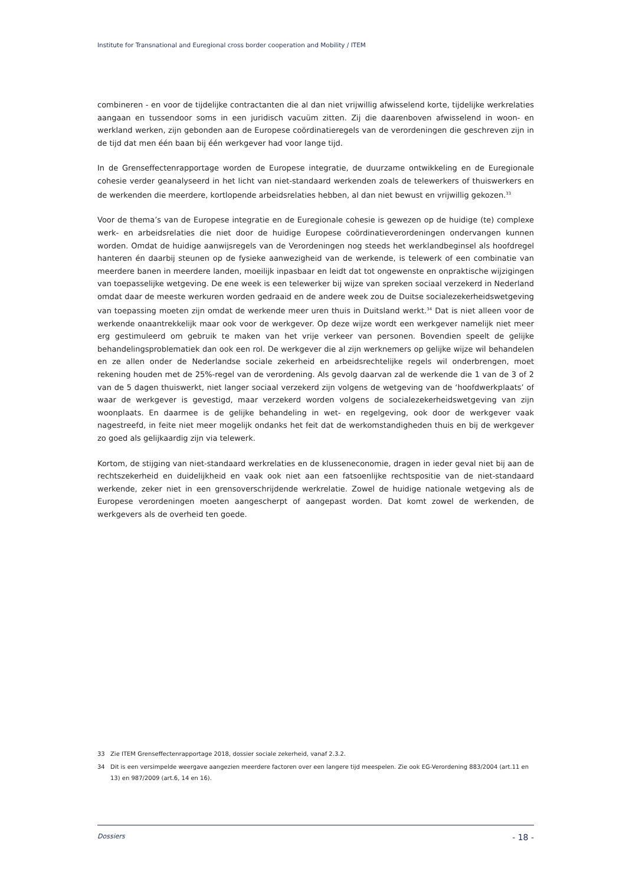Institute for Transnational and Euregional cross border cooperation and Mobility / ITEM
combineren - en voor de tijdelijke contractanten die al dan niet vrijwillig afwisselend korte, tijdelijke werkrelaties aangaan en tussendoor soms in een juridisch vacuüm zitten. Zij die daarenboven afwisselend in woon- en werkland werken, zijn gebonden aan de Europese coördinatieregels van de verordeningen die geschreven zijn in de tijd dat men één baan bij één werkgever had voor lange tijd.
In de Grenseffectenrapportage worden de Europese integratie, de duurzame ontwikkeling en de Euregionale cohesie verder geanalyseerd in het licht van niet-standaard werkenden zoals de telewerkers of thuiswerkers en de werkenden die meerdere, kortlopende arbeidsrelaties hebben, al dan niet bewust en vrijwillig gekozen.<sup>33</sup>
Voor de thema’s van de Europese integratie en de Euregionale cohesie is gewezen op de huidige (te) complexe werk- en arbeidsrelaties die niet door de huidige Europese coördinatieverordeningen ondervangen kunnen worden. Omdat de huidige aanwijsregels van de Verordeningen nog steeds het werklandbeginsel als hoofdregel hanteren én daarbij steunen op de fysieke aanwezigheid van de werkende, is telewerk of een combinatie van meerdere banen in meerdere landen, moeilijk inpasbaar en leidt dat tot ongewenste en onpraktische wijzigingen van toepasselijke wetgeving. De ene week is een telewerker bij wijze van spreken sociaal verzekerd in Nederland omdat daar de meeste werkuren worden gedraaid en de andere week zou de Duitse socialezekerheidswetgeving van toepassing moeten zijn omdat de werkende meer uren thuis in Duitsland werkt.<sup>34</sup> Dat is niet alleen voor de werkende onaantrekkelijk maar ook voor de werkgever. Op deze wijze wordt een werkgever namelijk niet meer erg gestimuleerd om gebruik te maken van het vrije verkeer van personen. Bovendien speelt de gelijke behandelingsproblematiek dan ook een rol. De werkgever die al zijn werknemers op gelijke wijze wil behandelen en ze allen onder de Nederlandse sociale zekerheid en arbeidsrechtelijke regels wil onderbrengen, moet rekening houden met de 25%-regel van de verordening. Als gevolg daarvan zal de werkende die 1 van de 3 of 2 van de 5 dagen thuiswerkt, niet langer sociaal verzekerd zijn volgens de wetgeving van de ‘hoofdwerkplaats’ of waar de werkgever is gevestigd, maar verzekerd worden volgens de socialezekerheidswetgeving van zijn woonplaats. En daarmee is de gelijke behandeling in wet- en regelgeving, ook door de werkgever vaak nagestreefd, in feite niet meer mogelijk ondanks het feit dat de werkomstandigheden thuis en bij de werkgever zo goed als gelijkaardig zijn via telewerk.
Kortom, de stijging van niet-standaard werkrelaties en de klusseneconomie, dragen in ieder geval niet bij aan de rechtszekerheid en duidelijkheid en vaak ook niet aan een fatsoenlijke rechtspositie van de niet-standaard werkende, zeker niet in een grensoverschrijdende werkrelatie. Zowel de huidige nationale wetgeving als de Europese verordeningen moeten aangescherpt of aangepast worden. Dat komt zowel de werkenden, de werkgevers als de overheid ten goede.
33 Zie ITEM Grenseffectenrapportage 2018, dossier sociale zekerheid, vanaf 2.3.2.
34 Dit is een versimpelde weergave aangezien meerdere factoren over een langere tijd meespelen. Zie ook EG-Verordening 883/2004 (art.11 en 13) en 987/2009 (art.6, 14 en 16).
Dossiers - 18 -